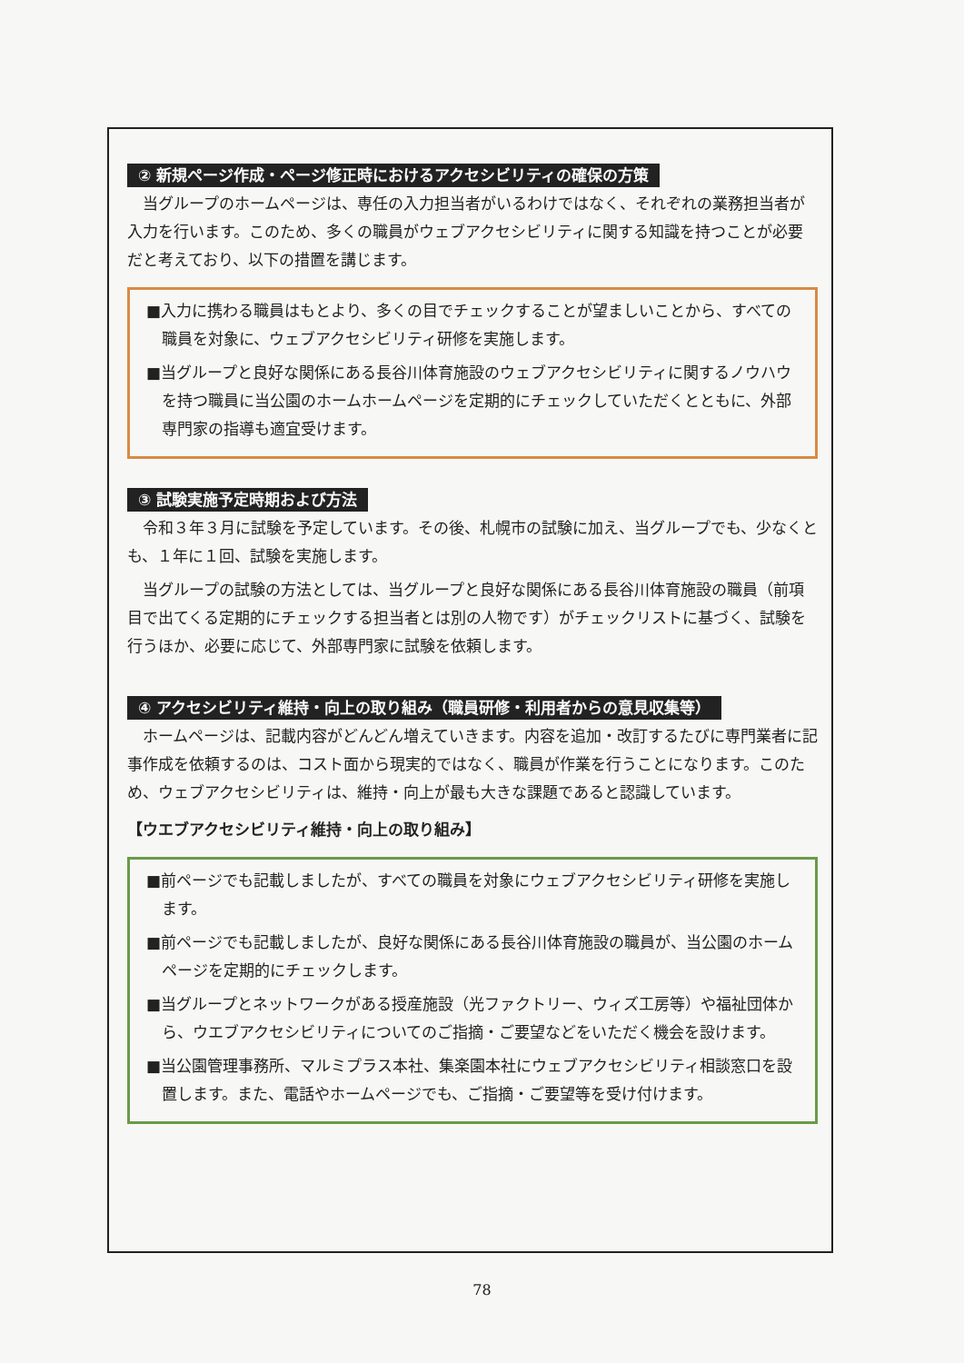② 新規ページ作成・ページ修正時におけるアクセシビリティの確保の方策
当グループのホームページは、専任の入力担当者がいるわけではなく、それぞれの業務担当者が入力を行います。このため、多くの職員がウェブアクセシビリティに関する知識を持つことが必要だと考えており、以下の措置を講じます。
■入力に携わる職員はもとより、多くの目でチェックすることが望ましいことから、すべての職員を対象に、ウェブアクセシビリティ研修を実施します。
■当グループと良好な関係にある長谷川体育施設のウェブアクセシビリティに関するノウハウを持つ職員に当公園のホームホームページを定期的にチェックしていただくとともに、外部専門家の指導も適宜受けます。
③ 試験実施予定時期および方法
令和３年３月に試験を予定しています。その後、札幌市の試験に加え、当グループでも、少なくとも、１年に１回、試験を実施します。
当グループの試験の方法としては、当グループと良好な関係にある長谷川体育施設の職員（前項目で出てくる定期的にチェックする担当者とは別の人物です）がチェックリストに基づく、試験を行うほか、必要に応じて、外部専門家に試験を依頼します。
④ アクセシビリティ維持・向上の取り組み（職員研修・利用者からの意見収集等）
ホームページは、記載内容がどんどん増えていきます。内容を追加・改訂するたびに専門業者に記事作成を依頼するのは、コスト面から現実的ではなく、職員が作業を行うことになります。このため、ウェブアクセシビリティは、維持・向上が最も大きな課題であると認識しています。
【ウエブアクセシビリティ維持・向上の取り組み】
■前ページでも記載しましたが、すべての職員を対象にウェブアクセシビリティ研修を実施します。
■前ページでも記載しましたが、良好な関係にある長谷川体育施設の職員が、当公園のホームページを定期的にチェックします。
■当グループとネットワークがある授産施設（光ファクトリー、ウィズ工房等）や福祉団体から、ウエブアクセシビリティについてのご指摘・ご要望などをいただく機会を設けます。
■当公園管理事務所、マルミプラス本社、集楽園本社にウェブアクセシビリティ相談窓口を設置します。また、電話やホームページでも、ご指摘・ご要望等を受け付けます。
78